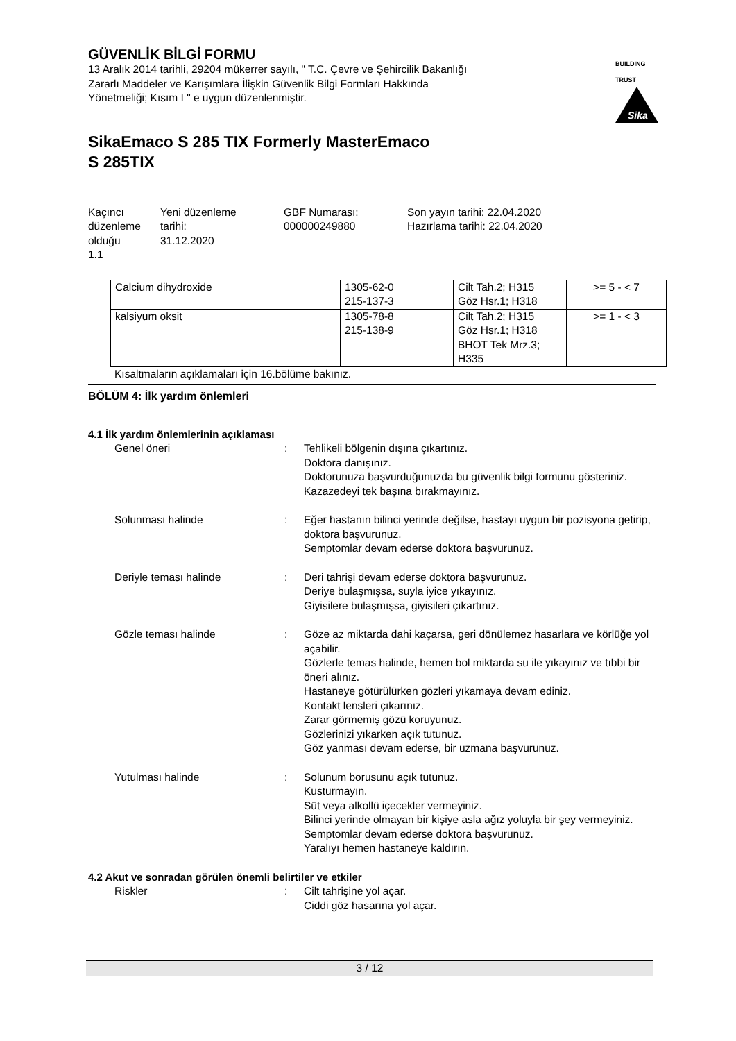GÜVENLİK BİLGİ FORMU
13 Aralık 2014 tarihli, 29204 mükerrer sayılı, " T.C. Çevre ve Şehircilik Bakanlığı Zararlı Maddeler ve Karışımlara İlişkin Güvenlik Bilgi Formları Hakkında Yönetmeliği; Kısım I " e uygun düzenlenmiştir.
BUILDING TRUST
Sika
SikaEmaco S 285 TIX Formerly MasterEmaco
S 285TIX
Kaçıncı düzenleme olduğu 1.1
Yeni düzenleme tarihi: 31.12.2020
GBF Numarası: 000000249880
Son yayın tarihi: 22.04.2020 Hazırlama tarihi: 22.04.2020
| Calcium dihydroxide | 1305-62-0 215-137-3 | Cilt Tah.2; H315 Göz Hsr.1; H318 | >= 5 - < 7 |
| kalsiyum oksit | 1305-78-8 215-138-9 | Cilt Tah.2; H315 Göz Hsr.1; H318 BHOT Tek Mrz.3; H335 | >= 1 - < 3 |
Kısaltmaların açıklamaları için 16.bölüme bakınız.
BÖLÜM 4: İlk yardım önlemleri
4.1 İlk yardım önlemlerinin açıklaması
Genel öneri : Tehlikeli bölgenin dışına çıkartınız.
Doktora danışınız.
Doktorunuza başvurduğunuzda bu güvenlik bilgi formunu gösteriniz.
Kazazedeyi tek başına bırakmayınız.
Solunması halinde : Eğer hastanın bilinci yerinde değilse, hastayı uygun bir pozisyona getirip, doktora başvurunuz.
Semptomlar devam ederse doktora başvurunuz.
Deriyle teması halinde : Deri tahrişi devam ederse doktora başvurunuz.
Deriye bulaşmışsa, suyla iyice yıkayınız.
Giyisilere bulaşmışsa, giyisileri çıkartınız.
Gözle teması halinde : Göze az miktarda dahi kaçarsa, geri dönülemez hasarlara ve körlüğe yol açabilir.
Gözlerle temas halinde, hemen bol miktarda su ile yıkayınız ve tıbbi bir öneri alınız.
Hastaneye götürülürken gözleri yıkamaya devam ediniz.
Kontakt lensleri çıkarınız.
Zarar görmemiş gözü koruyunuz.
Gözlerinizi yıkarken açık tutunuz.
Göz yanması devam ederse, bir uzmana başvurunuz.
Yutulması halinde : Solunum borusunu açık tutunuz.
Kusturmayın.
Süt veya alkollü içecekler vermeyiniz.
Bilinci yerinde olmayan bir kişiye asla ağız yoluyla bir şey vermeyiniz.
Semptomlar devam ederse doktora başvurunuz.
Yaralıyı hemen hastaneye kaldırın.
4.2 Akut ve sonradan görülen önemli belirtiler ve etkiler
Riskler : Cilt tahrişine yol açar.
Ciddi göz hasarına yol açar.
3 / 12